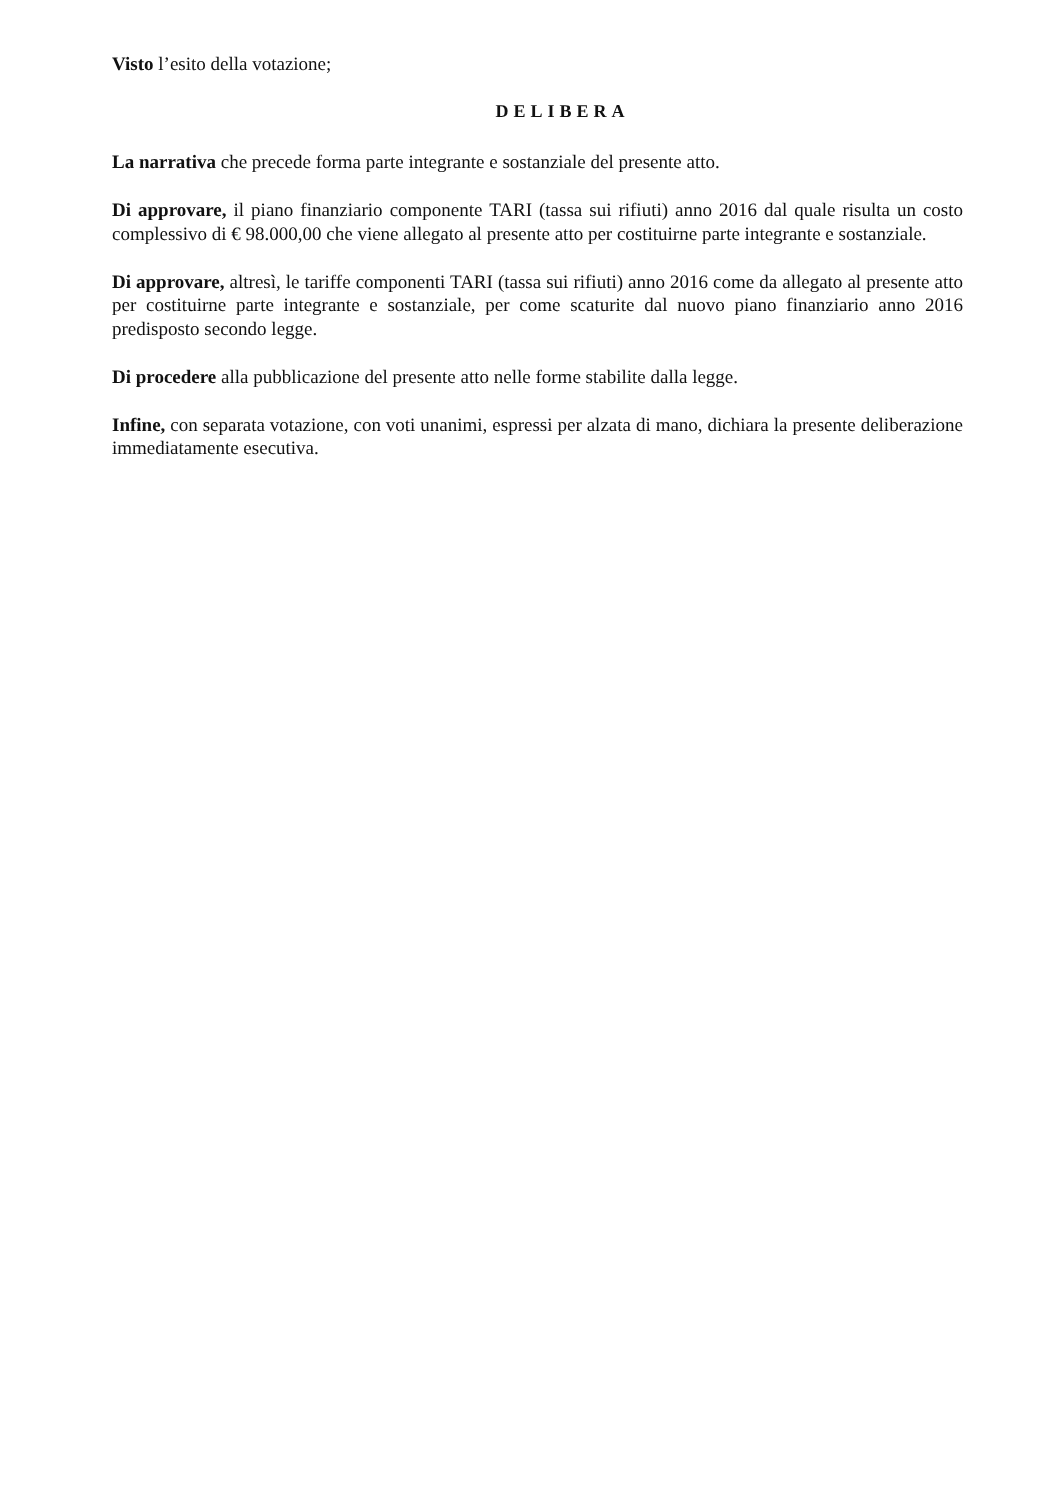Visto l’esito della votazione;
DELIBERA
La narrativa che precede forma parte integrante e sostanziale del presente atto.
Di approvare, il piano finanziario componente TARI (tassa sui rifiuti) anno 2016 dal quale risulta un costo complessivo di € 98.000,00 che viene allegato al presente atto per costituirne parte integrante e sostanziale.
Di approvare, altresì, le tariffe componenti TARI (tassa sui rifiuti) anno 2016 come da allegato al presente atto per costituirne parte integrante e sostanziale, per come scaturite dal nuovo piano finanziario anno 2016 predisposto secondo legge.
Di procedere alla pubblicazione del presente atto nelle forme stabilite dalla legge.
Infine, con separata votazione, con voti unanimi, espressi per alzata di mano, dichiara la presente deliberazione immediatamente esecutiva.